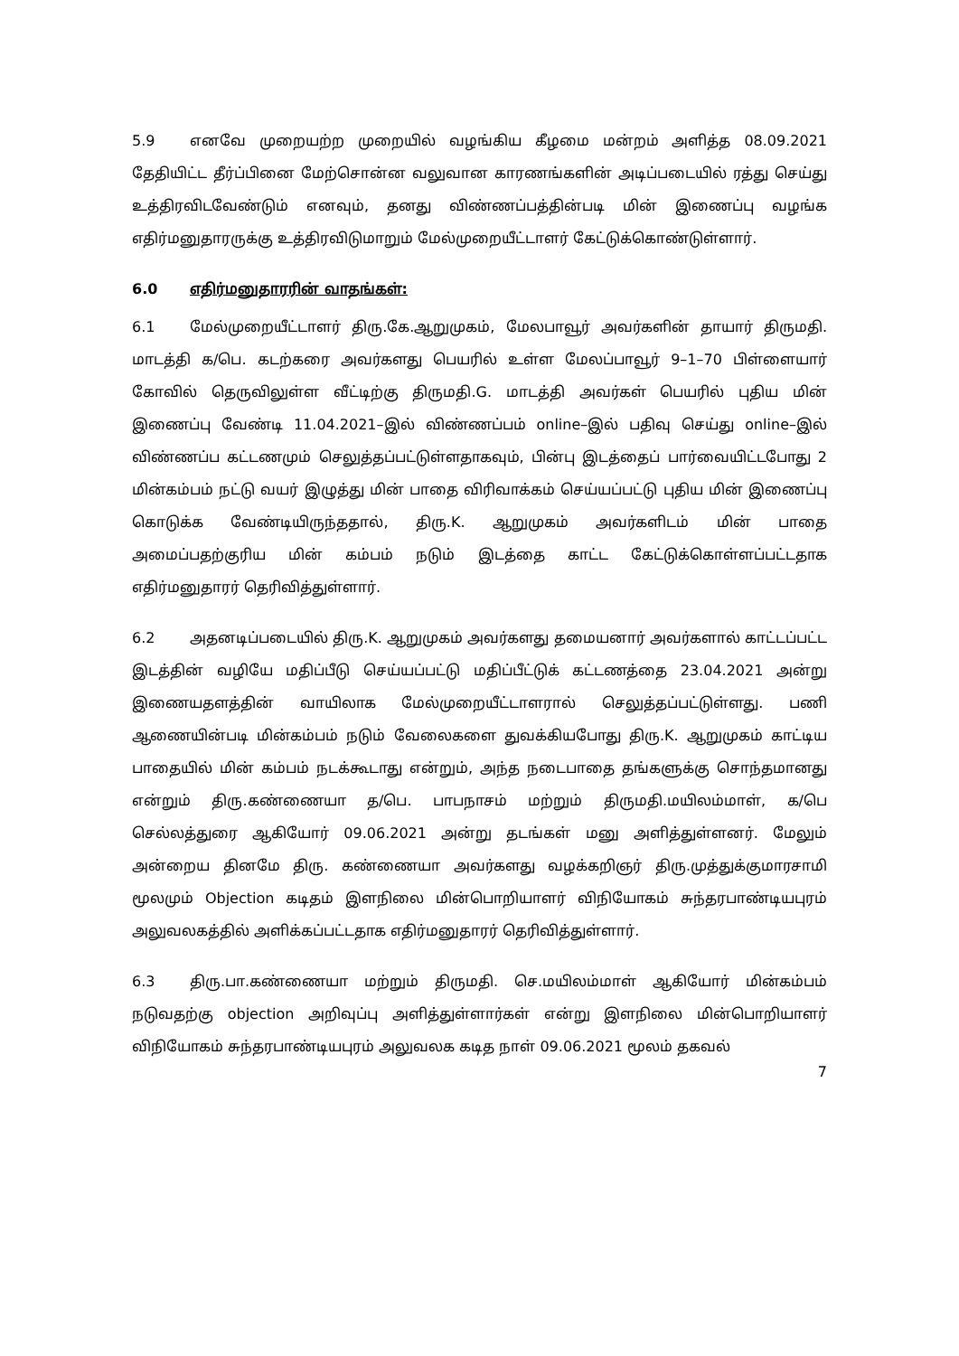5.9 எனவே முறையற்ற முறையில் வழங்கிய கீழமை மன்றம் அளித்த 08.09.2021 தேதியிட்ட தீர்ப்பினை மேற்சொன்ன வலுவான காரணங்களின் அடிப்படையில் ரத்து செய்து உத்திரவிடவேண்டும் எனவும், தனது விண்ணப்பத்தின்படி மின் இணைப்பு வழங்க எதிர்மனுதாரருக்கு உத்திரவிடுமாறும் மேல்முறையீட்டாளர் கேட்டுக்கொண்டுள்ளார்.
6.0 எதிர்மனுதாரரின் வாதங்கள்:
6.1 மேல்முறையீட்டாளர் திரு.கே.ஆறுமுகம், மேலபாவூர் அவர்களின் தாயார் திருமதி. மாடத்தி க/பெ. கடற்கரை அவர்களது பெயரில் உள்ள மேலப்பாவூர் 9–1–70 பிள்ளையார் கோவில் தெருவிலுள்ள வீட்டிற்கு திருமதி.G. மாடத்தி அவர்கள் பெயரில் புதிய மின் இணைப்பு வேண்டி 11.04.2021–இல் விண்ணப்பம் online–இல் பதிவு செய்து online–இல் விண்ணப்ப கட்டணமும் செலுத்தப்பட்டுள்ளதாகவும், பின்பு இடத்தைப் பார்வையிட்டபோது 2 மின்கம்பம் நட்டு வயர் இழுத்து மின் பாதை விரிவாக்கம் செய்யப்பட்டு புதிய மின் இணைப்பு கொடுக்க வேண்டியிருந்ததால், திரு.K. ஆறுமுகம் அவர்களிடம் மின் பாதை அமைப்பதற்குரிய மின் கம்பம் நடும் இடத்தை காட்ட கேட்டுக்கொள்ளப்பட்டதாக எதிர்மனுதாரர் தெரிவித்துள்ளார்.
6.2 அதனடிப்படையில் திரு.K. ஆறுமுகம் அவர்களது தமையனார் அவர்களால் காட்டப்பட்ட இடத்தின் வழியே மதிப்பீடு செய்யப்பட்டு மதிப்பீட்டுக் கட்டணத்தை 23.04.2021 அன்று இணையதளத்தின் வாயிலாக மேல்முறையீட்டாளரால் செலுத்தப்பட்டுள்ளது. பணி ஆணையின்படி மின்கம்பம் நடும் வேலைகளை துவக்கியபோது திரு.K. ஆறுமுகம் காட்டிய பாதையில் மின் கம்பம் நடக்கூடாது என்றும், அந்த நடைபாதை தங்களுக்கு சொந்தமானது என்றும் திரு.கண்ணையா த/பெ. பாபநாசம் மற்றும் திருமதி.மயிலம்மாள், க/பெ செல்லத்துரை ஆகியோர் 09.06.2021 அன்று தடங்கள் மனு அளித்துள்ளனர். மேலும் அன்றைய தினமே திரு. கண்ணையா அவர்களது வழக்கறிஞர் திரு.முத்துக்குமாரசாமி மூலமும் Objection கடிதம் இளநிலை மின்பொறியாளர் விநியோகம் சுந்தரபாண்டியபுரம் அலுவலகத்தில் அளிக்கப்பட்டதாக எதிர்மனுதாரர் தெரிவித்துள்ளார்.
6.3 திரு.பா.கண்ணையா மற்றும் திருமதி. செ.மயிலம்மாள் ஆகியோர் மின்கம்பம் நடுவதற்கு objection அறிவுப்பு அளித்துள்ளார்கள் என்று இளநிலை மின்பொறியாளர் விநியோகம் சுந்தரபாண்டியபுரம் அலுவலக கடித நாள் 09.06.2021 மூலம் தகவல்
7